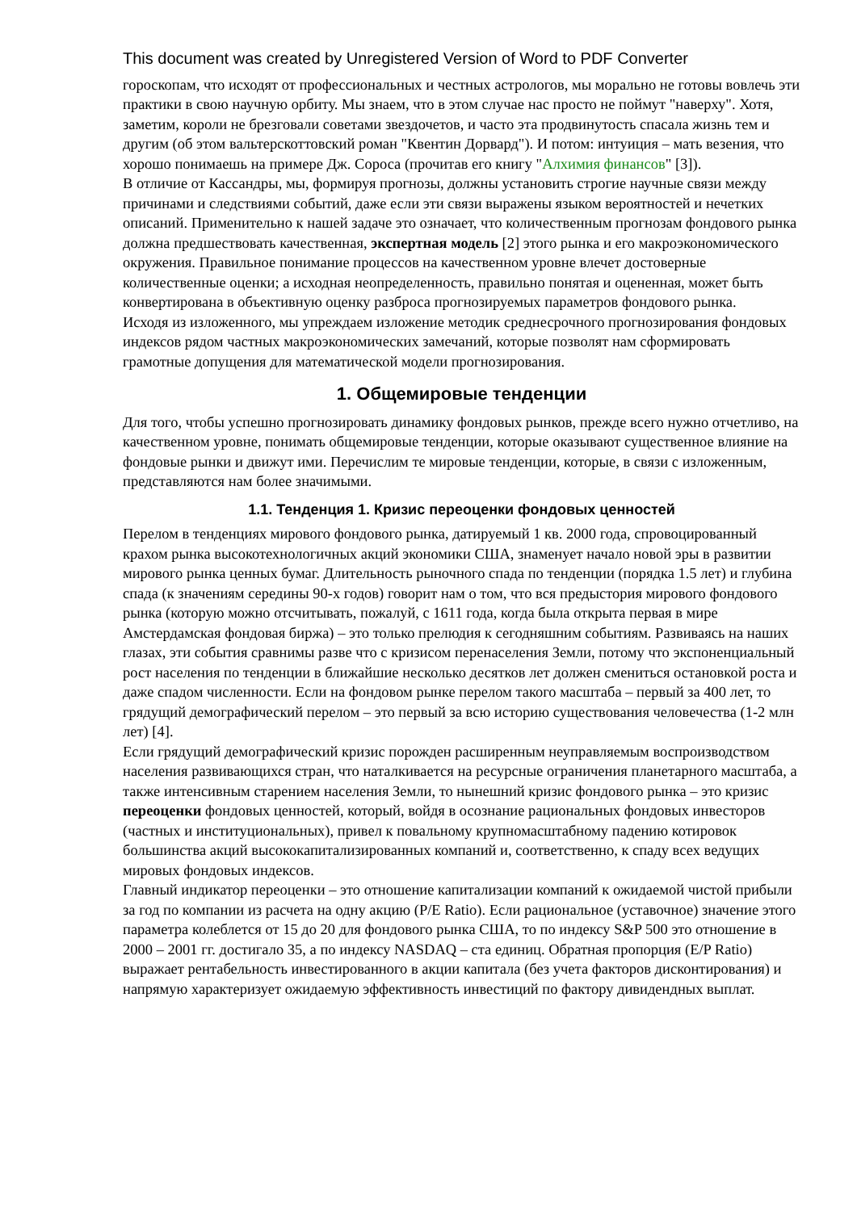This document was created by Unregistered Version of Word to PDF Converter
гороскопам, что исходят от профессиональных и честных астрологов, мы морально не готовы вовлечь эти практики в свою научную орбиту. Мы знаем, что в этом случае нас просто не поймут "наверху". Хотя, заметим, короли не брезговали советами звездочетов, и часто эта продвинутость спасала жизнь тем и другим (об этом вальтерскоттовский роман "Квентин Дорвард"). И потом: интуиция – мать везения, что хорошо понимаешь на примере Дж. Сороса (прочитав его книгу "Алхимия финансов" [3]).
В отличие от Кассандры, мы, формируя прогнозы, должны установить строгие научные связи между причинами и следствиями событий, даже если эти связи выражены языком вероятностей и нечетких описаний. Применительно к нашей задаче это означает, что количественным прогнозам фондового рынка должна предшествовать качественная, экспертная модель [2] этого рынка и его макроэкономического окружения. Правильное понимание процессов на качественном уровне влечет достоверные количественные оценки; а исходная неопределенность, правильно понятая и оцененная, может быть конвертирована в объективную оценку разброса прогнозируемых параметров фондового рынка.
Исходя из изложенного, мы упреждаем изложение методик среднесрочного прогнозирования фондовых индексов рядом частных макроэкономических замечаний, которые позволят нам сформировать грамотные допущения для математической модели прогнозирования.
1. Общемировые тенденции
Для того, чтобы успешно прогнозировать динамику фондовых рынков, прежде всего нужно отчетливо, на качественном уровне, понимать общемировые тенденции, которые оказывают существенное влияние на фондовые рынки и движут ими. Перечислим те мировые тенденции, которые, в связи с изложенным, представляются нам более значимыми.
1.1. Тенденция 1. Кризис переоценки фондовых ценностей
Перелом в тенденциях мирового фондового рынка, датируемый 1 кв. 2000 года, спровоцированный крахом рынка высокотехнологичных акций экономики США, знаменует начало новой эры в развитии мирового рынка ценных бумаг. Длительность рыночного спада по тенденции (порядка 1.5 лет) и глубина спада (к значениям середины 90-х годов) говорит нам о том, что вся предыстория мирового фондового рынка (которую можно отсчитывать, пожалуй, с 1611 года, когда была открыта первая в мире Амстердамская фондовая биржа) – это только прелюдия к сегодняшним событиям. Развиваясь на наших глазах, эти события сравнимы разве что с кризисом перенаселения Земли, потому что экспоненциальный рост населения по тенденции в ближайшие несколько десятков лет должен смениться остановкой роста и даже спадом численности. Если на фондовом рынке перелом такого масштаба – первый за 400 лет, то грядущий демографический перелом – это первый за всю историю существования человечества (1-2 млн лет) [4].
Если грядущий демографический кризис порожден расширенным неуправляемым воспроизводством населения развивающихся стран, что наталкивается на ресурсные ограничения планетарного масштаба, а также интенсивным старением населения Земли, то нынешний кризис фондового рынка – это кризис переоценки фондовых ценностей, который, войдя в осознание рациональных фондовых инвесторов (частных и институциональных), привел к повальному крупномасштабному падению котировок большинства акций высококапитализированных компаний и, соответственно, к спаду всех ведущих мировых фондовых индексов.
Главный индикатор переоценки – это отношение капитализации компаний к ожидаемой чистой прибыли за год по компании из расчета на одну акцию (P/E Ratio). Если рациональное (уставочное) значение этого параметра колеблется от 15 до 20 для фондового рынка США, то по индексу S&P 500 это отношение в 2000 – 2001 гг. достигало 35, а по индексу NASDAQ – ста единиц. Обратная пропорция (E/P Ratio) выражает рентабельность инвестированного в акции капитала (без учета факторов дисконтирования) и напрямую характеризует ожидаемую эффективность инвестиций по фактору дивидендных выплат.